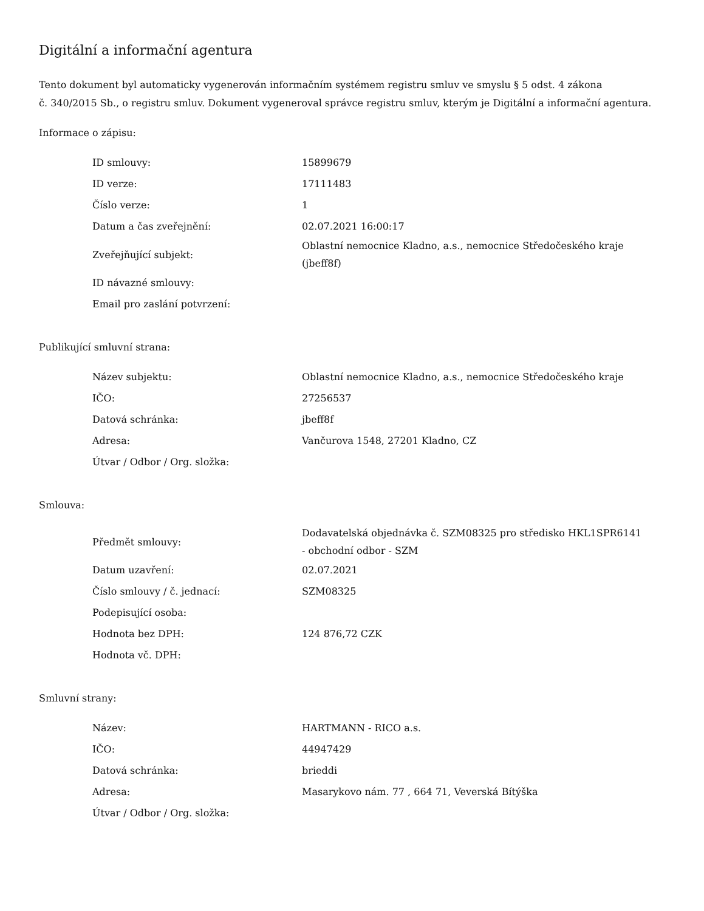Digitální a informační agentura
Tento dokument byl automaticky vygenerován informačním systémem registru smluv ve smyslu § 5 odst. 4 zákona
č. 340/2015 Sb., o registru smluv. Dokument vygeneroval správce registru smluv, kterým je Digitální a informační agentura.
Informace o zápisu:
| ID smlouvy: | 15899679 |
| ID verze: | 17111483 |
| Číslo verze: | 1 |
| Datum a čas zveřejnění: | 02.07.2021 16:00:17 |
| Zveřejňující subjekt: | Oblastní nemocnice Kladno, a.s., nemocnice Středočeského kraje (jbeff8f) |
| ID návazné smlouvy: | |
| Email pro zaslání potvrzení: | |
Publikující smluvní strana:
| Název subjektu: | Oblastní nemocnice Kladno, a.s., nemocnice Středočeského kraje |
| IČO: | 27256537 |
| Datová schránka: | jbeff8f |
| Adresa: | Vančurova 1548, 27201 Kladno, CZ |
| Útvar / Odbor / Org. složka: | |
Smlouva:
| Předmět smlouvy: | Dodavatelská objednávka č. SZM08325 pro středisko HKL1SPR6141 - obchodní odbor - SZM |
| Datum uzavření: | 02.07.2021 |
| Číslo smlouvy / č. jednací: | SZM08325 |
| Podepisující osoba: | |
| Hodnota bez DPH: | 124 876,72 CZK |
| Hodnota vč. DPH: | |
Smluvní strany:
| Název: | HARTMANN - RICO a.s. |
| IČO: | 44947429 |
| Datová schránka: | brieddi |
| Adresa: | Masarykovo nám. 77 , 664 71, Veverská Bítýška |
| Útvar / Odbor / Org. složka: | |